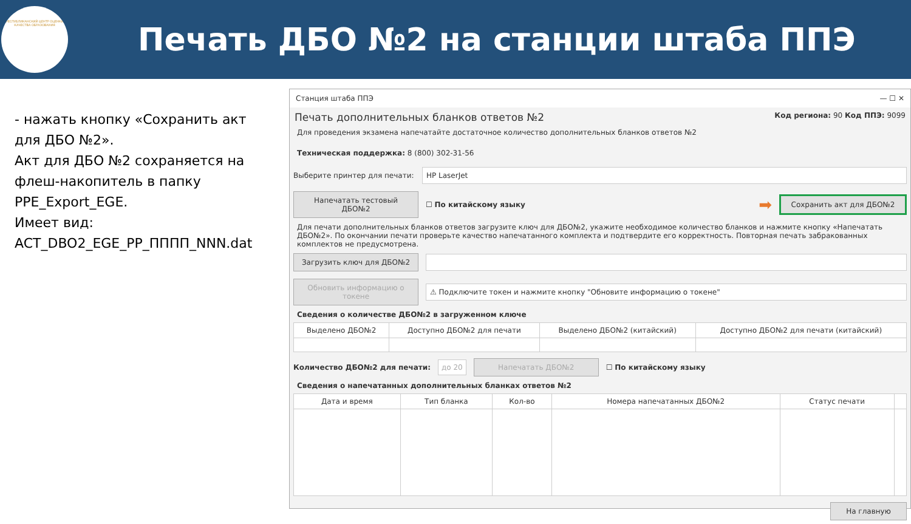РЕСПУБЛИКАНСКИЙ ЦЕНТР ОЦЕНКИ КАЧЕСТВА ОБРАЗОВАНИЯ
Печать ДБО №2 на станции штаба ППЭ
- нажать кнопку «Сохранить акт для ДБО №2».
Акт для ДБО №2 сохраняется на флеш-накопитель в папку PPE_Export_EGE.
Имеет вид:
ACT_DBO2_EGE_PP_ПППП_NNN.dat
Станция штаба ППЭ — ☐ ✕
Печать дополнительных бланков ответов №2 Код региона: 90 Код ППЭ: 9099
Для проведения экзамена напечатайте достаточное количество дополнительных бланков ответов №2
Техническая поддержка: 8 (800) 302-31-56
Выберите принтер для печати: HP LaserJet
Напечатать тестовый ДБО№2 ☐ По китайскому языку ➡ Сохранить акт для ДБО№2
Для печати дополнительных бланков ответов загрузите ключ для ДБО№2, укажите необходимое количество бланков и нажмите кнопку «Напечатать ДБО№2». По окончании печати проверьте качество напечатанного комплекта и подтвердите его корректность. Повторная печать забракованных комплектов не предусмотрена.
Загрузить ключ для ДБО№2
Обновить информацию о токене ⚠ Подключите токен и нажмите кнопку "Обновите информацию о токене"
Сведения о количестве ДБО№2 в загруженном ключе
| Выделено ДБО№2 | Доступно ДБО№2 для печати | Выделено ДБО№2 (китайский) | Доступно ДБО№2 для печати (китайский) |
| --- | --- | --- | --- |
Количество ДБО№2 для печати: до 20 Напечатать ДБО№2 ☐ По китайскому языку
Сведения о напечатанных дополнительных бланках ответов №2
| Дата и время | Тип бланка | Кол-во | Номера напечатанных ДБО№2 | Статус печати | |
| --- | --- | --- | --- | --- | --- |
На главную